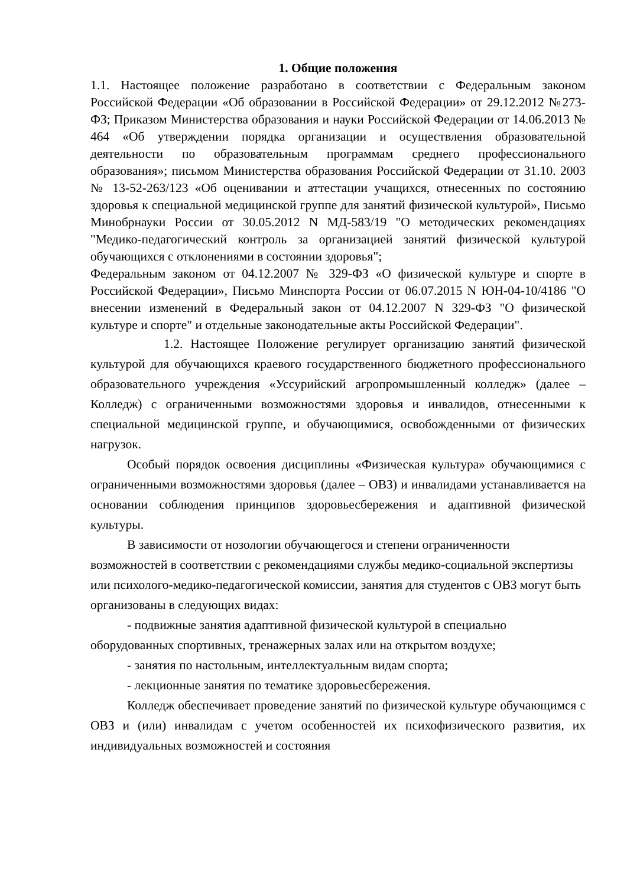1. Общие положения
1.1. Настоящее положение разработано в соответствии с Федеральным законом Российской Федерации «Об образовании в Российской Федерации» от 29.12.2012 №273-ФЗ; Приказом Министерства образования и науки Российской Федерации от 14.06.2013 № 464 «Об утверждении порядка организации и осуществления образовательной деятельности по образовательным программам среднего профессионального образования»; письмом Министерства образования Российской Федерации от 31.10. 2003 № 13-52-263/123 «Об оценивании и аттестации учащихся, отнесенных по состоянию здоровья к специальной медицинской группе для занятий физической культурой», Письмо Минобрнауки России от 30.05.2012 N МД-583/19 "О методических рекомендациях "Медико-педагогический контроль за организацией занятий физической культурой обучающихся с отклонениями в состоянии здоровья";
Федеральным законом от 04.12.2007 № 329-ФЗ «О физической культуре и спорте в Российской Федерации», Письмо Минспорта России от 06.07.2015 N ЮН-04-10/4186 "О внесении изменений в Федеральный закон от 04.12.2007 N 329-ФЗ "О физической культуре и спорте" и отдельные законодательные акты Российской Федерации".
1.2. Настоящее Положение регулирует организацию занятий физической культурой для обучающихся краевого государственного бюджетного профессионального образовательного учреждения «Уссурийский агропромышленный колледж» (далее – Колледж) с ограниченными возможностями здоровья и инвалидов, отнесенными к специальной медицинской группе, и обучающимися, освобожденными от физических нагрузок.
Особый порядок освоения дисциплины «Физическая культура» обучающимися с ограниченными возможностями здоровья (далее – ОВЗ) и инвалидами устанавливается на основании соблюдения принципов здоровьесбережения и адаптивной физической культуры.
В зависимости от нозологии обучающегося и степени ограниченности возможностей в соответствии с рекомендациями службы медико-социальной экспертизы или психолого-медико-педагогической комиссии, занятия для студентов с ОВЗ могут быть организованы в следующих видах:
- подвижные занятия адаптивной физической культурой в специально оборудованных спортивных, тренажерных залах или на открытом воздухе;
- занятия по настольным, интеллектуальным видам спорта;
- лекционные занятия по тематике здоровьесбережения.
Колледж обеспечивает проведение занятий по физической культуре обучающимся с ОВЗ и (или) инвалидам с учетом особенностей их психофизического развития, их индивидуальных возможностей и состояния